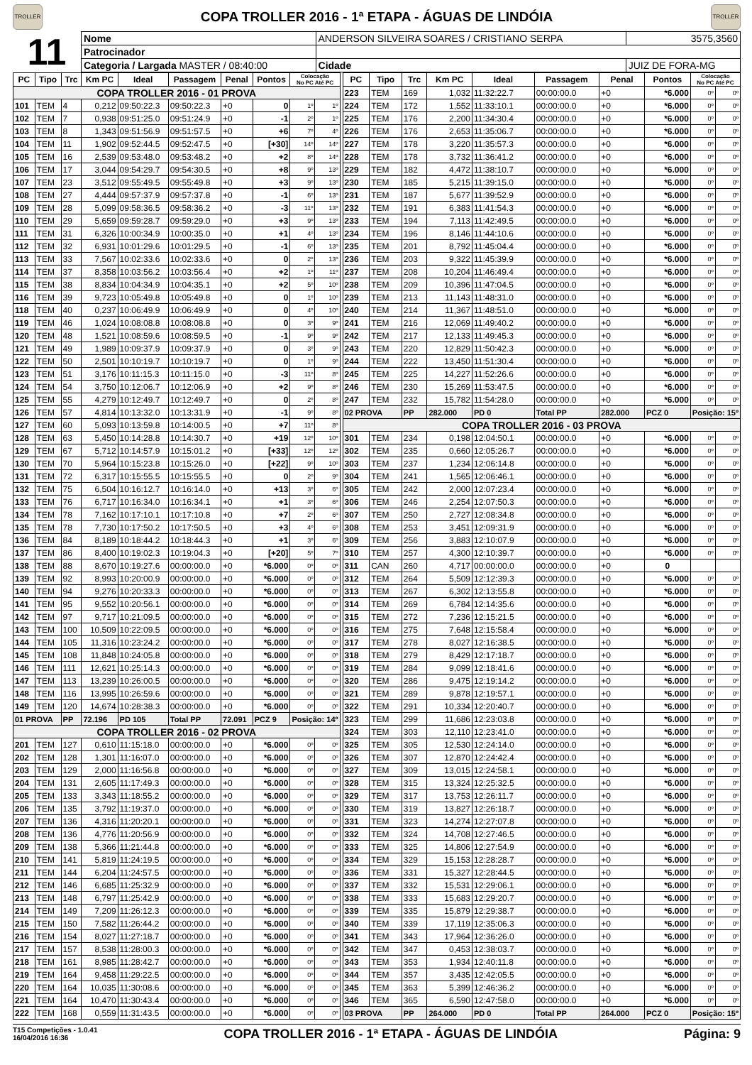TROLLER
COPA TROLLER 2016 - 1ª ETAPA - ÁGUAS DE LINDÓIA
TROLLER
11
| Nome | ANDERSON SILVEIRA SOARES / CRISTIANO SERPA | | | 3575,3560 |
| Patrocinador | | | | |
| Categoria / Largada MASTER / 08:40:00 | | Cidade | JUIZ DE FORA-MG | |
| PC | Tipo | Trc | Km PC | Ideal | Passagem | Penal | Pontos | Colocação No PC Até PC | |
| --- | --- | --- | --- | --- | --- | --- | --- | --- | --- |
| COPA TROLLER 2016 - 01 PROVA | | | | | | | | | |
| 101 | TEM | 4 | 0,212 | 09:50:22.3 | 09:50:22.3 | +0 | 0 | 1º | 1º |
| 102 | TEM | 7 | 0,938 | 09:51:25.0 | 09:51:24.9 | +0 | -1 | 2º | 1º |
| 103 | TEM | 8 | 1,343 | 09:51:56.9 | 09:51:57.5 | +0 | +6 | 7º | 4º |
| 104 | TEM | 11 | 1,902 | 09:52:44.5 | 09:52:47.5 | +0 | [+30] | 14º | 14º |
| 105 | TEM | 16 | 2,539 | 09:53:48.0 | 09:53:48.2 | +0 | +2 | 8º | 14º |
| 106 | TEM | 17 | 3,044 | 09:54:29.7 | 09:54:30.5 | +0 | +8 | 9º | 13º |
| 107 | TEM | 23 | 3,512 | 09:55:49.5 | 09:55:49.8 | +0 | +3 | 9º | 13º |
| 108 | TEM | 27 | 4,444 | 09:57:37.9 | 09:57:37.8 | +0 | -1 | 6º | 13º |
| 109 | TEM | 28 | 5,099 | 09:58:36.5 | 09:58:36.2 | +0 | -3 | 11º | 13º |
| 110 | TEM | 29 | 5,659 | 09:59:28.7 | 09:59:29.0 | +0 | +3 | 9º | 13º |
| 111 | TEM | 31 | 6,326 | 10:00:34.9 | 10:00:35.0 | +0 | +1 | 4º | 13º |
| 112 | TEM | 32 | 6,931 | 10:01:29.6 | 10:01:29.5 | +0 | -1 | 6º | 13º |
| 113 | TEM | 33 | 7,567 | 10:02:33.6 | 10:02:33.6 | +0 | 0 | 2º | 13º |
| 114 | TEM | 37 | 8,358 | 10:03:56.2 | 10:03:56.4 | +0 | +2 | 1º | 11º |
| 115 | TEM | 38 | 8,834 | 10:04:34.9 | 10:04:35.1 | +0 | +2 | 5º | 10º |
| 116 | TEM | 39 | 9,723 | 10:05:49.8 | 10:05:49.8 | +0 | 0 | 1º | 10º |
| 118 | TEM | 40 | 0,237 | 10:06:49.9 | 10:06:49.9 | +0 | 0 | 4º | 10º |
| 119 | TEM | 46 | 1,024 | 10:08:08.8 | 10:08:08.8 | +0 | 0 | 3º | 9º |
| 120 | TEM | 48 | 1,521 | 10:08:59.6 | 10:08:59.5 | +0 | -1 | 9º | 9º |
| 121 | TEM | 49 | 1,989 | 10:09:37.9 | 10:09:37.9 | +0 | 0 | 3º | 9º |
| 122 | TEM | 50 | 2,501 | 10:10:19.7 | 10:10:19.7 | +0 | 0 | 1º | 9º |
| 123 | TEM | 51 | 3,176 | 10:11:15.3 | 10:11:15.0 | +0 | -3 | 11º | 8º |
| 124 | TEM | 54 | 3,750 | 10:12:06.7 | 10:12:06.9 | +0 | +2 | 9º | 8º |
| 125 | TEM | 55 | 4,279 | 10:12:49.7 | 10:12:49.7 | +0 | 0 | 2º | 8º |
| 126 | TEM | 57 | 4,814 | 10:13:32.0 | 10:13:31.9 | +0 | -1 | 9º | 8º |
| 127 | TEM | 60 | 5,093 | 10:13:59.8 | 10:14:00.5 | +0 | +7 | 11º | 8º |
| 128 | TEM | 63 | 5,450 | 10:14:28.8 | 10:14:30.7 | +0 | +19 | 12º | 10º |
| 129 | TEM | 67 | 5,712 | 10:14:57.9 | 10:15:01.2 | +0 | [+33] | 12º | 12º |
| 130 | TEM | 70 | 5,964 | 10:15:23.8 | 10:15:26.0 | +0 | [+22] | 9º | 10º |
| 131 | TEM | 72 | 6,317 | 10:15:55.5 | 10:15:55.5 | +0 | 0 | 2º | 9º |
| 132 | TEM | 75 | 6,504 | 10:16:12.7 | 10:16:14.0 | +0 | +13 | 3º | 6º |
| 133 | TEM | 76 | 6,717 | 10:16:34.0 | 10:16:34.1 | +0 | +1 | 3º | 6º |
| 134 | TEM | 78 | 7,162 | 10:17:10.1 | 10:17:10.8 | +0 | +7 | 2º | 6º |
| 135 | TEM | 78 | 7,730 | 10:17:50.2 | 10:17:50.5 | +0 | +3 | 4º | 6º |
| 136 | TEM | 84 | 8,189 | 10:18:44.2 | 10:18:44.3 | +0 | +1 | 3º | 6º |
| 137 | TEM | 86 | 8,400 | 10:19:02.3 | 10:19:04.3 | +0 | [+20] | 5º | 7º |
| 138 | TEM | 88 | 8,670 | 10:19:27.6 | 00:00:00.0 | +0 | *6.000 | 0º | 0º |
| 139 | TEM | 92 | 8,993 | 10:20:00.9 | 00:00:00.0 | +0 | *6.000 | 0º | 0º |
| 140 | TEM | 94 | 9,276 | 10:20:33.3 | 00:00:00.0 | +0 | *6.000 | 0º | 0º |
| 141 | TEM | 95 | 9,552 | 10:20:56.1 | 00:00:00.0 | +0 | *6.000 | 0º | 0º |
| 142 | TEM | 97 | 9,717 | 10:21:09.5 | 00:00:00.0 | +0 | *6.000 | 0º | 0º |
| 143 | TEM | 100 | 10,509 | 10:22:09.5 | 00:00:00.0 | +0 | *6.000 | 0º | 0º |
| 144 | TEM | 105 | 11,316 | 10:23:24.2 | 00:00:00.0 | +0 | *6.000 | 0º | 0º |
| 145 | TEM | 108 | 11,848 | 10:24:05.8 | 00:00:00.0 | +0 | *6.000 | 0º | 0º |
| 146 | TEM | 111 | 12,621 | 10:25:14.3 | 00:00:00.0 | +0 | *6.000 | 0º | 0º |
| 147 | TEM | 113 | 13,239 | 10:26:00.5 | 00:00:00.0 | +0 | *6.000 | 0º | 0º |
| 148 | TEM | 116 | 13,995 | 10:26:59.6 | 00:00:00.0 | +0 | *6.000 | 0º | 0º |
| 149 | TEM | 120 | 14,674 | 10:28:38.3 | 00:00:00.0 | +0 | *6.000 | 0º | 0º |
| 01 PROVA | | PP | 72.196 | PD 105 | Total PP | 72.091 | PCZ 9 | Posição: 14º | |
| COPA TROLLER 2016 - 02 PROVA | | | | | | | | | |
| 201 | TEM | 127 | 0,610 | 11:15:18.0 | 00:00:00.0 | +0 | *6.000 | 0º | 0º |
| 202 | TEM | 128 | 1,301 | 11:16:07.0 | 00:00:00.0 | +0 | *6.000 | 0º | 0º |
| 203 | TEM | 129 | 2,000 | 11:16:56.8 | 00:00:00.0 | +0 | *6.000 | 0º | 0º |
| 204 | TEM | 131 | 2,605 | 11:17:49.3 | 00:00:00.0 | +0 | *6.000 | 0º | 0º |
| 205 | TEM | 133 | 3,343 | 11:18:55.2 | 00:00:00.0 | +0 | *6.000 | 0º | 0º |
| 206 | TEM | 135 | 3,792 | 11:19:37.0 | 00:00:00.0 | +0 | *6.000 | 0º | 0º |
| 207 | TEM | 136 | 4,316 | 11:20:20.1 | 00:00:00.0 | +0 | *6.000 | 0º | 0º |
| 208 | TEM | 136 | 4,776 | 11:20:56.9 | 00:00:00.0 | +0 | *6.000 | 0º | 0º |
| 209 | TEM | 138 | 5,366 | 11:21:44.8 | 00:00:00.0 | +0 | *6.000 | 0º | 0º |
| 210 | TEM | 141 | 5,819 | 11:24:19.5 | 00:00:00.0 | +0 | *6.000 | 0º | 0º |
| 211 | TEM | 144 | 6,204 | 11:24:57.5 | 00:00:00.0 | +0 | *6.000 | 0º | 0º |
| 212 | TEM | 146 | 6,685 | 11:25:32.9 | 00:00:00.0 | +0 | *6.000 | 0º | 0º |
| 213 | TEM | 148 | 6,797 | 11:25:42.9 | 00:00:00.0 | +0 | *6.000 | 0º | 0º |
| 214 | TEM | 149 | 7,209 | 11:26:12.3 | 00:00:00.0 | +0 | *6.000 | 0º | 0º |
| 215 | TEM | 150 | 7,582 | 11:26:44.2 | 00:00:00.0 | +0 | *6.000 | 0º | 0º |
| 216 | TEM | 154 | 8,027 | 11:27:18.7 | 00:00:00.0 | +0 | *6.000 | 0º | 0º |
| 217 | TEM | 157 | 8,538 | 11:28:00.3 | 00:00:00.0 | +0 | *6.000 | 0º | 0º |
| 218 | TEM | 161 | 8,985 | 11:28:42.7 | 00:00:00.0 | +0 | *6.000 | 0º | 0º |
| 219 | TEM | 164 | 9,458 | 11:29:22.5 | 00:00:00.0 | +0 | *6.000 | 0º | 0º |
| 220 | TEM | 164 | 10,035 | 11:30:08.6 | 00:00:00.0 | +0 | *6.000 | 0º | 0º |
| 221 | TEM | 164 | 10,470 | 11:30:43.4 | 00:00:00.0 | +0 | *6.000 | 0º | 0º |
| 222 | TEM | 168 | 0,559 | 11:31:43.5 | 00:00:00.0 | +0 | *6.000 | 0º | 0º |
| PC | Tipo | Trc | Km PC | Ideal | Passagem | Penal | Pontos | Colocação No PC Até PC | |
| --- | --- | --- | --- | --- | --- | --- | --- | --- | --- |
| 223 | TEM | 169 | 1,032 | 11:32:22.7 | 00:00:00.0 | +0 | *6.000 | 0º | 0º |
| 224 | TEM | 172 | 1,552 | 11:33:10.1 | 00:00:00.0 | +0 | *6.000 | 0º | 0º |
| 225 | TEM | 176 | 2,200 | 11:34:30.4 | 00:00:00.0 | +0 | *6.000 | 0º | 0º |
| 226 | TEM | 176 | 2,653 | 11:35:06.7 | 00:00:00.0 | +0 | *6.000 | 0º | 0º |
| 227 | TEM | 178 | 3,220 | 11:35:57.3 | 00:00:00.0 | +0 | *6.000 | 0º | 0º |
| 228 | TEM | 178 | 3,732 | 11:36:41.2 | 00:00:00.0 | +0 | *6.000 | 0º | 0º |
| 229 | TEM | 182 | 4,472 | 11:38:10.7 | 00:00:00.0 | +0 | *6.000 | 0º | 0º |
| 230 | TEM | 185 | 5,215 | 11:39:15.0 | 00:00:00.0 | +0 | *6.000 | 0º | 0º |
| 231 | TEM | 187 | 5,677 | 11:39:52.9 | 00:00:00.0 | +0 | *6.000 | 0º | 0º |
| 232 | TEM | 191 | 6,383 | 11:41:54.3 | 00:00:00.0 | +0 | *6.000 | 0º | 0º |
| 233 | TEM | 194 | 7,113 | 11:42:49.5 | 00:00:00.0 | +0 | *6.000 | 0º | 0º |
| 234 | TEM | 196 | 8,146 | 11:44:10.6 | 00:00:00.0 | +0 | *6.000 | 0º | 0º |
| 235 | TEM | 201 | 8,792 | 11:45:04.4 | 00:00:00.0 | +0 | *6.000 | 0º | 0º |
| 236 | TEM | 203 | 9,322 | 11:45:39.9 | 00:00:00.0 | +0 | *6.000 | 0º | 0º |
| 237 | TEM | 208 | 10,204 | 11:46:49.4 | 00:00:00.0 | +0 | *6.000 | 0º | 0º |
| 238 | TEM | 209 | 10,396 | 11:47:04.5 | 00:00:00.0 | +0 | *6.000 | 0º | 0º |
| 239 | TEM | 213 | 11,143 | 11:48:31.0 | 00:00:00.0 | +0 | *6.000 | 0º | 0º |
| 240 | TEM | 214 | 11,367 | 11:48:51.0 | 00:00:00.0 | +0 | *6.000 | 0º | 0º |
| 241 | TEM | 216 | 12,069 | 11:49:40.2 | 00:00:00.0 | +0 | *6.000 | 0º | 0º |
| 242 | TEM | 217 | 12,133 | 11:49:45.3 | 00:00:00.0 | +0 | *6.000 | 0º | 0º |
| 243 | TEM | 220 | 12,829 | 11:50:42.3 | 00:00:00.0 | +0 | *6.000 | 0º | 0º |
| 244 | TEM | 222 | 13,450 | 11:51:30.4 | 00:00:00.0 | +0 | *6.000 | 0º | 0º |
| 245 | TEM | 225 | 14,227 | 11:52:26.6 | 00:00:00.0 | +0 | *6.000 | 0º | 0º |
| 246 | TEM | 230 | 15,269 | 11:53:47.5 | 00:00:00.0 | +0 | *6.000 | 0º | 0º |
| 247 | TEM | 232 | 15,782 | 11:54:28.0 | 00:00:00.0 | +0 | *6.000 | 0º | 0º |
| 02 PROVA | | PP | 282.000 | PD 0 | Total PP | 282.000 | PCZ 0 | Posição: 15º | |
| COPA TROLLER 2016 - 03 PROVA | | | | | | | | | |
| 301 | TEM | 234 | 0,198 | 12:04:50.1 | 00:00:00.0 | +0 | *6.000 | 0º | 0º |
| 302 | TEM | 235 | 0,660 | 12:05:26.7 | 00:00:00.0 | +0 | *6.000 | 0º | 0º |
| 303 | TEM | 237 | 1,234 | 12:06:14.8 | 00:00:00.0 | +0 | *6.000 | 0º | 0º |
| 304 | TEM | 241 | 1,565 | 12:06:46.1 | 00:00:00.0 | +0 | *6.000 | 0º | 0º |
| 305 | TEM | 242 | 2,000 | 12:07:23.4 | 00:00:00.0 | +0 | *6.000 | 0º | 0º |
| 306 | TEM | 246 | 2,254 | 12:07:50.3 | 00:00:00.0 | +0 | *6.000 | 0º | 0º |
| 307 | TEM | 250 | 2,727 | 12:08:34.8 | 00:00:00.0 | +0 | *6.000 | 0º | 0º |
| 308 | TEM | 253 | 3,451 | 12:09:31.9 | 00:00:00.0 | +0 | *6.000 | 0º | 0º |
| 309 | TEM | 256 | 3,883 | 12:10:07.9 | 00:00:00.0 | +0 | *6.000 | 0º | 0º |
| 310 | TEM | 257 | 4,300 | 12:10:39.7 | 00:00:00.0 | +0 | *6.000 | 0º | 0º |
| 311 | CAN | 260 | 4,717 | 00:00:00.0 | 00:00:00.0 | +0 | 0 | | |
| 312 | TEM | 264 | 5,509 | 12:12:39.3 | 00:00:00.0 | +0 | *6.000 | 0º | 0º |
| 313 | TEM | 267 | 6,302 | 12:13:55.8 | 00:00:00.0 | +0 | *6.000 | 0º | 0º |
| 314 | TEM | 269 | 6,784 | 12:14:35.6 | 00:00:00.0 | +0 | *6.000 | 0º | 0º |
| 315 | TEM | 272 | 7,236 | 12:15:21.5 | 00:00:00.0 | +0 | *6.000 | 0º | 0º |
| 316 | TEM | 275 | 7,648 | 12:15:58.4 | 00:00:00.0 | +0 | *6.000 | 0º | 0º |
| 317 | TEM | 278 | 8,027 | 12:16:38.5 | 00:00:00.0 | +0 | *6.000 | 0º | 0º |
| 318 | TEM | 279 | 8,429 | 12:17:18.7 | 00:00:00.0 | +0 | *6.000 | 0º | 0º |
| 319 | TEM | 284 | 9,099 | 12:18:41.6 | 00:00:00.0 | +0 | *6.000 | 0º | 0º |
| 320 | TEM | 286 | 9,475 | 12:19:14.2 | 00:00:00.0 | +0 | *6.000 | 0º | 0º |
| 321 | TEM | 289 | 9,878 | 12:19:57.1 | 00:00:00.0 | +0 | *6.000 | 0º | 0º |
| 322 | TEM | 291 | 10,334 | 12:20:40.7 | 00:00:00.0 | +0 | *6.000 | 0º | 0º |
| 323 | TEM | 299 | 11,686 | 12:23:03.8 | 00:00:00.0 | +0 | *6.000 | 0º | 0º |
| 324 | TEM | 303 | 12,110 | 12:23:41.0 | 00:00:00.0 | +0 | *6.000 | 0º | 0º |
| 325 | TEM | 305 | 12,530 | 12:24:14.0 | 00:00:00.0 | +0 | *6.000 | 0º | 0º |
| 326 | TEM | 307 | 12,870 | 12:24:42.4 | 00:00:00.0 | +0 | *6.000 | 0º | 0º |
| 327 | TEM | 309 | 13,015 | 12:24:58.1 | 00:00:00.0 | +0 | *6.000 | 0º | 0º |
| 328 | TEM | 315 | 13,324 | 12:25:32.5 | 00:00:00.0 | +0 | *6.000 | 0º | 0º |
| 329 | TEM | 317 | 13,753 | 12:26:11.7 | 00:00:00.0 | +0 | *6.000 | 0º | 0º |
| 330 | TEM | 319 | 13,827 | 12:26:18.7 | 00:00:00.0 | +0 | *6.000 | 0º | 0º |
| 331 | TEM | 323 | 14,274 | 12:27:07.8 | 00:00:00.0 | +0 | *6.000 | 0º | 0º |
| 332 | TEM | 324 | 14,708 | 12:27:46.5 | 00:00:00.0 | +0 | *6.000 | 0º | 0º |
| 333 | TEM | 325 | 14,806 | 12:27:54.9 | 00:00:00.0 | +0 | *6.000 | 0º | 0º |
| 334 | TEM | 329 | 15,153 | 12:28:28.7 | 00:00:00.0 | +0 | *6.000 | 0º | 0º |
| 336 | TEM | 331 | 15,327 | 12:28:44.5 | 00:00:00.0 | +0 | *6.000 | 0º | 0º |
| 337 | TEM | 332 | 15,531 | 12:29:06.1 | 00:00:00.0 | +0 | *6.000 | 0º | 0º |
| 338 | TEM | 333 | 15,683 | 12:29:20.7 | 00:00:00.0 | +0 | *6.000 | 0º | 0º |
| 339 | TEM | 335 | 15,879 | 12:29:38.7 | 00:00:00.0 | +0 | *6.000 | 0º | 0º |
| 340 | TEM | 339 | 17,119 | 12:35:06.3 | 00:00:00.0 | +0 | *6.000 | 0º | 0º |
| 341 | TEM | 343 | 17,964 | 12:36:26.0 | 00:00:00.0 | +0 | *6.000 | 0º | 0º |
| 342 | TEM | 347 | 0,453 | 12:38:03.7 | 00:00:00.0 | +0 | *6.000 | 0º | 0º |
| 343 | TEM | 353 | 1,934 | 12:40:11.8 | 00:00:00.0 | +0 | *6.000 | 0º | 0º |
| 344 | TEM | 357 | 3,435 | 12:42:05.5 | 00:00:00.0 | +0 | *6.000 | 0º | 0º |
| 345 | TEM | 363 | 5,399 | 12:46:36.2 | 00:00:00.0 | +0 | *6.000 | 0º | 0º |
| 346 | TEM | 365 | 6,590 | 12:47:58.0 | 00:00:00.0 | +0 | *6.000 | 0º | 0º |
| 03 PROVA | | PP | 264.000 | PD 0 | Total PP | 264.000 | PCZ 0 | Posição: 15º | |
T15 Competições - 1.0.41
16/04/2016 16:36
COPA TROLLER 2016 - 1ª ETAPA - ÁGUAS DE LINDÓIA
Página: 9